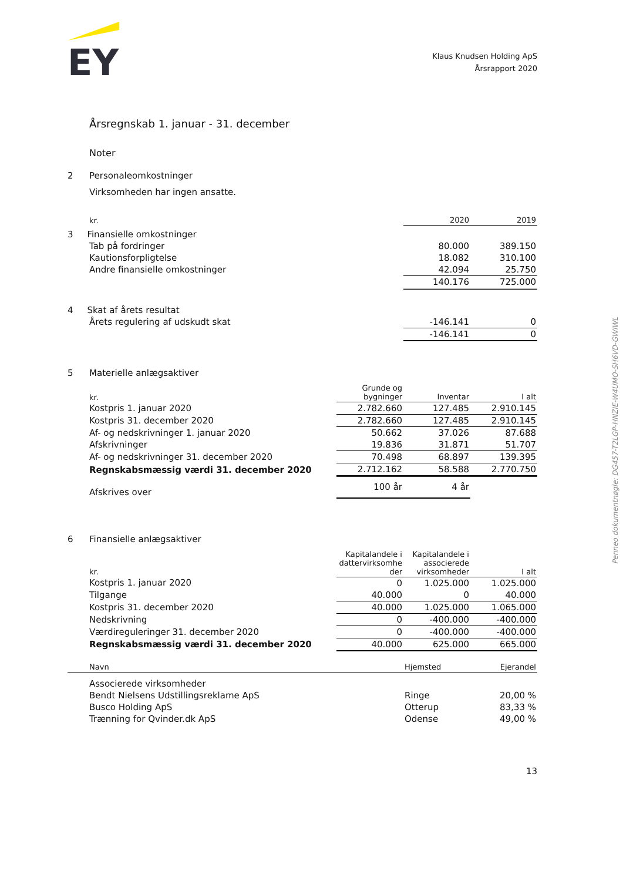EY
Klaus Knudsen Holding ApS
Årsrapport 2020
Årsregnskab 1. januar - 31. december
Noter
2 Personaleomkostninger
Virksomheden har ingen ansatte.
| kr. | | 2020 | 2019 |
| --- | --- | --- | --- |
| 3 Finansielle omkostninger | | | |
| Tab på fordringer | | 80.000 | 389.150 |
| Kautionsforpligtelse | | 18.082 | 310.100 |
| Andre finansielle omkostninger | | 42.094 | 25.750 |
| | | 140.176 | 725.000 |
| 4 Skat af årets resultat | | | |
| Årets regulering af udskudt skat | | -146.141 | 0 |
| | | -146.141 | 0 |
5 Materielle anlægsaktiver
| kr. | Grunde og bygninger | Inventar | I alt |
| --- | --- | --- | --- |
| Kostpris 1. januar 2020 | 2.782.660 | 127.485 | 2.910.145 |
| Kostpris 31. december 2020 | 2.782.660 | 127.485 | 2.910.145 |
| Af- og nedskrivninger 1. januar 2020 | 50.662 | 37.026 | 87.688 |
| Afskrivninger | 19.836 | 31.871 | 51.707 |
| Af- og nedskrivninger 31. december 2020 | 70.498 | 68.897 | 139.395 |
| Regnskabsmæssig værdi 31. december 2020 | 2.712.162 | 58.588 | 2.770.750 |
| Afskrives over | 100 år | 4 år | |
6 Finansielle anlægsaktiver
| kr. | Kapitalandele i dattervirksomhe der | Kapitalandele i associerede virksomheder | I alt |
| --- | --- | --- | --- |
| Kostpris 1. januar 2020 | 0 | 1.025.000 | 1.025.000 |
| Tilgange | 40.000 | 0 | 40.000 |
| Kostpris 31. december 2020 | 40.000 | 1.025.000 | 1.065.000 |
| Nedskrivning | 0 | -400.000 | -400.000 |
| Værdireguleringer 31. december 2020 | 0 | -400.000 | -400.000 |
| Regnskabsmæssig værdi 31. december 2020 | 40.000 | 625.000 | 665.000 |
| Navn | Hjemsted | Ejerandel |
| --- | --- | --- |
| Associerede virksomheder | | |
| Bendt Nielsens Udstillingsreklame ApS | Ringe | 20,00 % |
| Busco Holding ApS | Otterup | 83,33 % |
| Trænning for Qvinder.dk ApS | Odense | 49,00 % |
13
Penneo dokumentnøgle: DG457-T2LGP-HNZIE-W4UMO-SH6VD-GWIWL